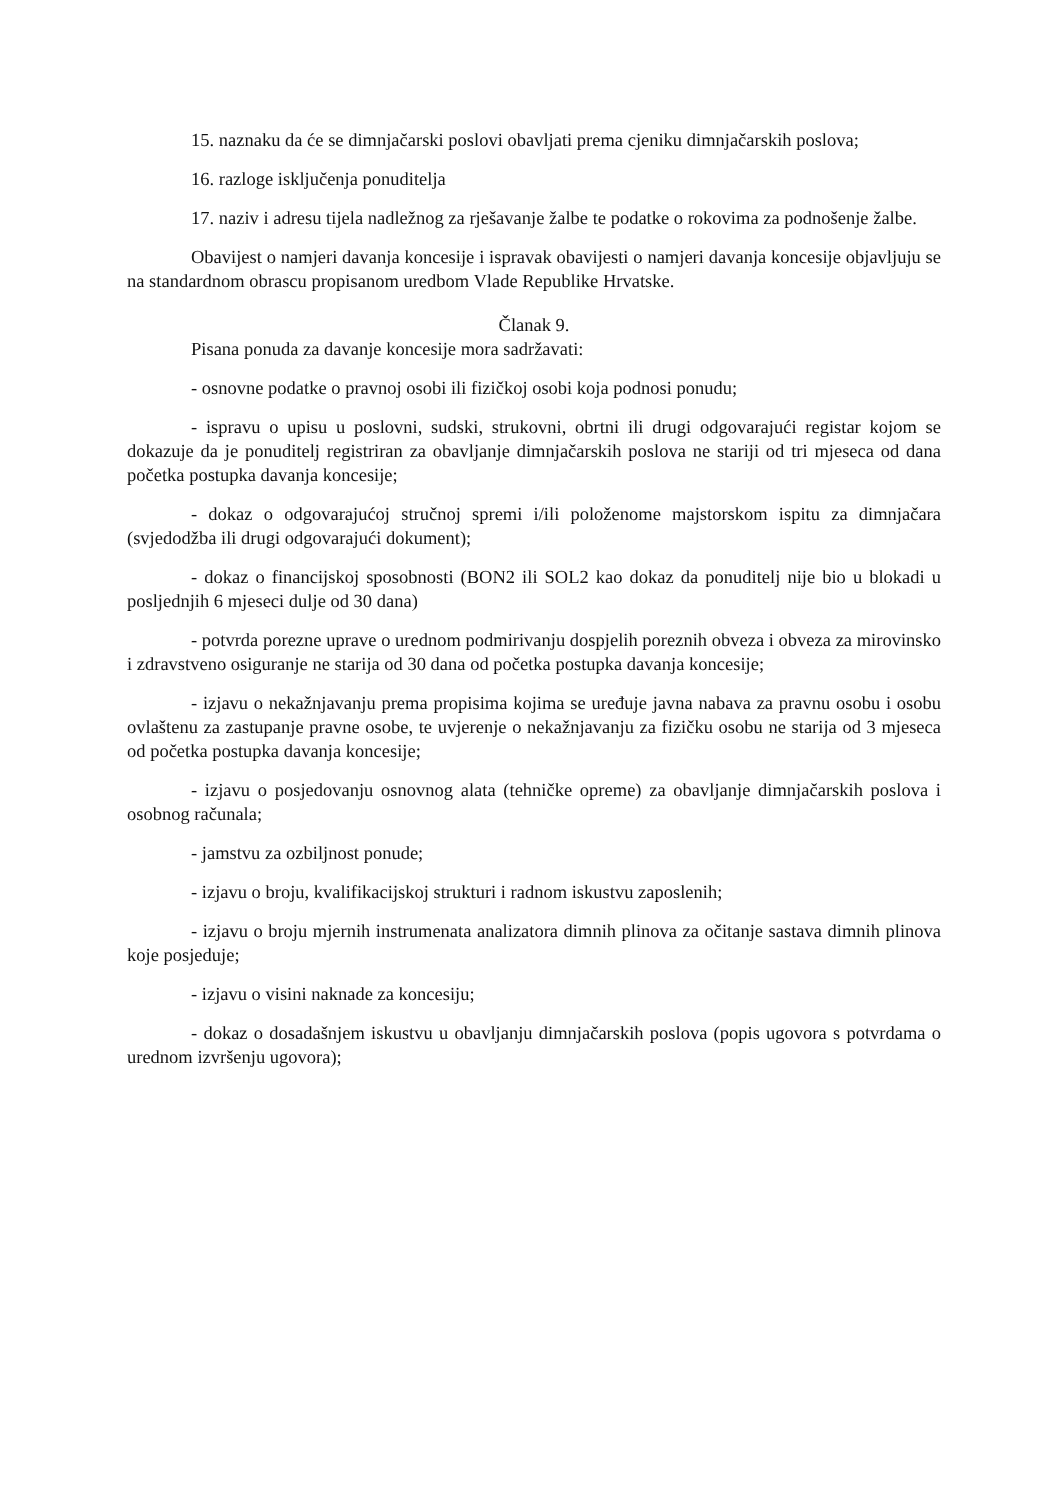15. naznaku da će se dimnjačarski poslovi obavljati prema cjeniku dimnjačarskih poslova;
16. razloge isključenja ponuditelja
17. naziv i adresu tijela nadležnog za rješavanje žalbe te podatke o rokovima za podnošenje žalbe.
Obavijest o namjeri davanja koncesije i ispravak obavijesti o namjeri davanja koncesije objavljuju se na standardnom obrascu propisanom uredbom Vlade Republike Hrvatske.
Članak 9.
Pisana ponuda za davanje koncesije mora sadržavati:
- osnovne podatke o pravnoj osobi ili fizičkoj osobi koja podnosi ponudu;
- ispravu o upisu u poslovni, sudski, strukovni, obrtni ili drugi odgovarajući registar kojom se dokazuje da je ponuditelj registriran za obavljanje dimnjačarskih poslova ne stariji od tri mjeseca od dana početka postupka davanja koncesije;
- dokaz o odgovarajućoj stručnoj spremi i/ili položenome majstorskom ispitu za dimnjačara (svjedodžba ili drugi odgovarajući dokument);
- dokaz o financijskoj sposobnosti (BON2 ili SOL2 kao dokaz da ponuditelj nije bio u blokadi u posljednjih 6 mjeseci dulje od 30 dana)
- potvrda porezne uprave o urednom podmirivanju dospjelih poreznih obveza i obveza za mirovinsko i zdravstveno osiguranje ne starija od 30 dana od početka postupka davanja koncesije;
- izjavu o nekažnjavanju prema propisima kojima se uređuje javna nabava za pravnu osobu i osobu ovlaštenu za zastupanje pravne osobe, te uvjerenje o nekažnjavanju za fizičku osobu ne starija od 3 mjeseca od početka postupka davanja koncesije;
- izjavu o posjedovanju osnovnog alata (tehničke opreme) za obavljanje dimnjačarskih poslova i osobnog računala;
- jamstvu za ozbiljnost ponude;
- izjavu o broju, kvalifikacijskoj strukturi i radnom iskustvu zaposlenih;
- izjavu o broju mjernih instrumenata analizatora dimnih plinova za očitanje sastava dimnih plinova koje posjeduje;
- izjavu o visini naknade za koncesiju;
- dokaz o dosadašnjem iskustvu u obavljanju dimnjačarskih poslova (popis ugovora s potvrdama o urednom izvršenju ugovora);